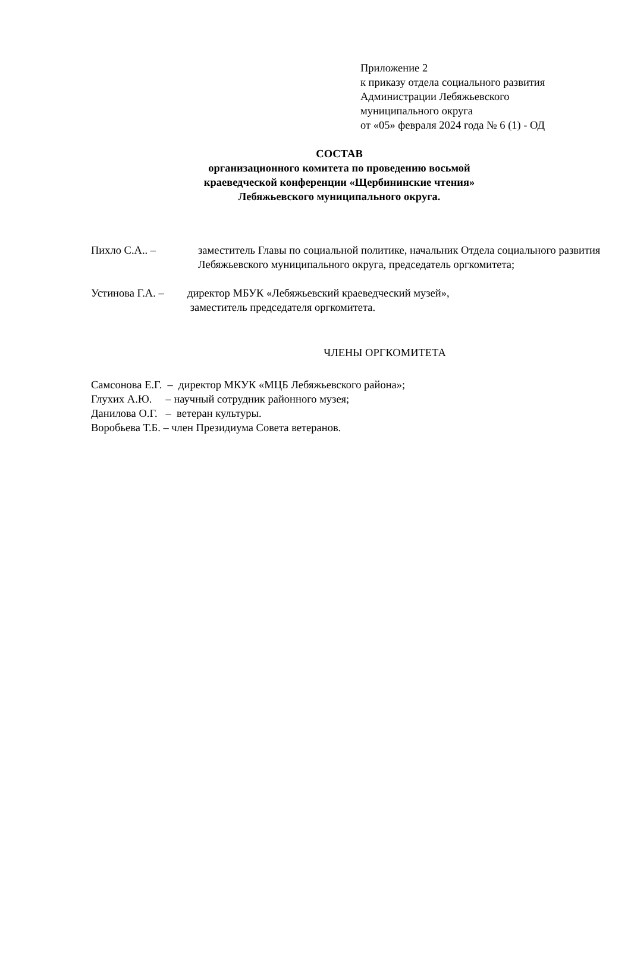Приложение 2
к приказу отдела социального развития
Администрации Лебяжьевского
муниципального округа
от «05» февраля 2024 года № 6 (1) - ОД
СОСТАВ
организационного комитета по проведению восьмой
краеведческой конференции «Щербининские чтения»
Лебяжьевского муниципального округа.
Пихло С.А.. – заместитель Главы по социальной политике, начальник Отдела социального развития Лебяжьевского муниципального округа, председатель оргкомитета;
Устинова Г.А. –
директор МБУК «Лебяжьевский краеведческий музей»,
заместитель председателя оргкомитета.
ЧЛЕНЫ ОРГКОМИТЕТА
Самсонова Е.Г. – директор МКУК «МЦБ Лебяжьевского района»;
Глухих А.Ю. – научный сотрудник районного музея;
Данилова О.Г. – ветеран культуры.
Воробьева Т.Б. – член Президиума Совета ветеранов.